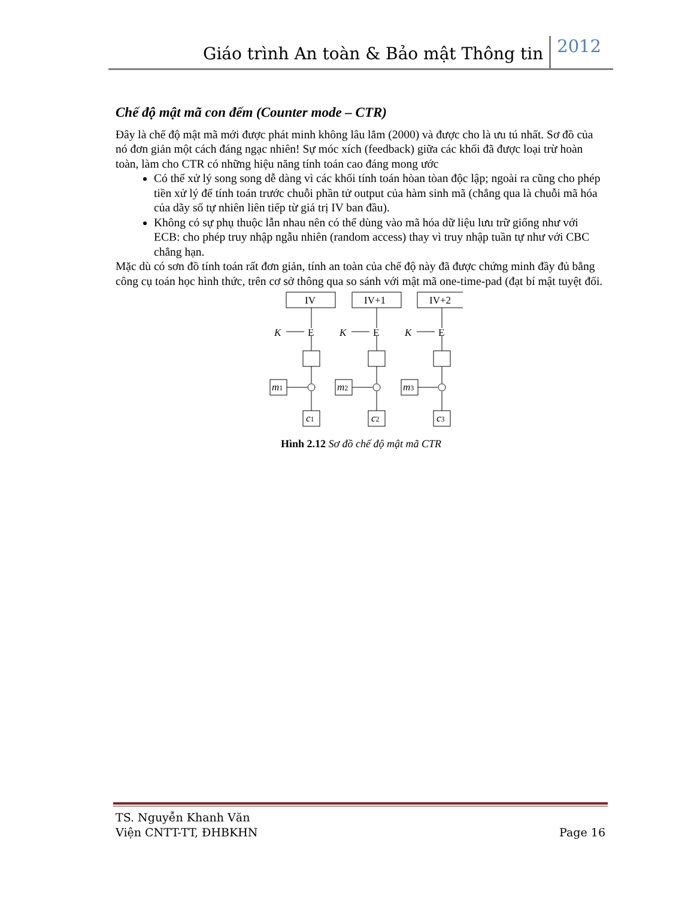Giáo trình An toàn & Bảo mật Thông tin 2012
Chế độ mật mã con đếm (Counter mode – CTR)
Đây là chế độ mật mã mới được phát minh không lâu lắm (2000) và được cho là ưu tú nhất. Sơ đồ của nó đơn giản một cách đáng ngạc nhiên! Sự móc xích (feedback) giữa các khối đã được loại trừ hoàn toàn, làm cho CTR có những hiệu năng tính toán cao đáng mong ước
Có thể xử lý song song dễ dàng vì các khối tính toán hòan tòan độc lập; ngoài ra cũng cho phép tiền xử lý để tính toán trước chuỗi phần tử output của hàm sinh mã (chẳng qua là chuỗi mã hóa của dãy số tự nhiên liên tiếp từ giá trị IV ban đầu).
Không có sự phụ thuộc lẫn nhau nên có thể dùng vào mã hóa dữ liệu lưu trữ giống như với ECB: cho phép truy nhập ngẫu nhiên (random access) thay vì truy nhập tuần tự như với CBC chẳng hạn.
Mặc dù có sơn đồ tính toán rất đơn giản, tính an toàn của chế độ này đã được chứng minh đầy đủ bằng công cụ toán học hình thức, trên cơ sở thông qua so sánh với mật mã one-time-pad (đạt bí mật tuyệt đối.
IV
IV+1
IV+2
K
K
K
E
E
E
m1
m2
m3
c1
c2
c3
Hình 2.12 Sơ đồ chế độ mật mã CTR
TS. Nguyễn Khanh Văn
Viện CNTT-TT, ĐHBKHN
Page 16